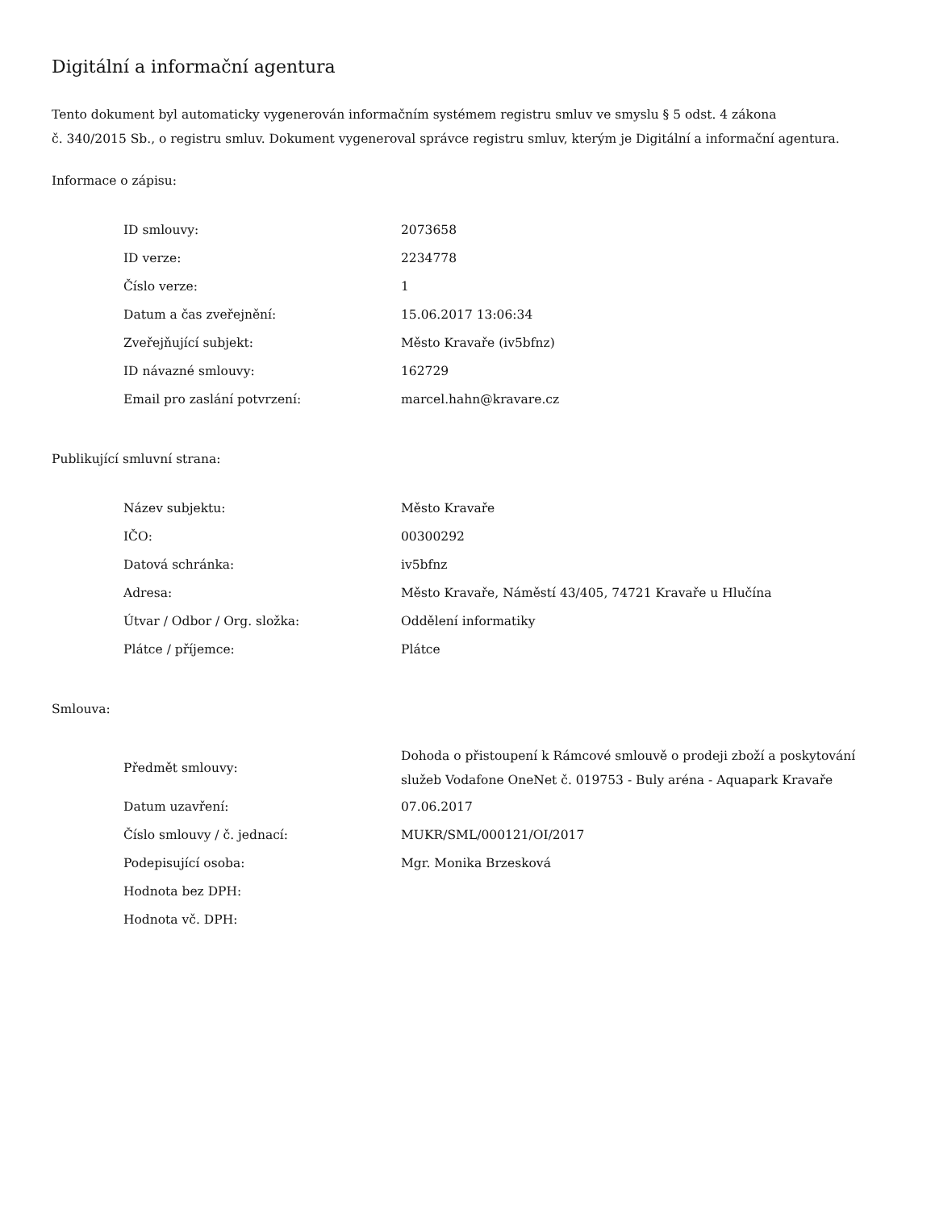Digitální a informační agentura
Tento dokument byl automaticky vygenerován informačním systémem registru smluv ve smyslu § 5 odst. 4 zákona
č. 340/2015 Sb., o registru smluv. Dokument vygeneroval správce registru smluv, kterým je Digitální a informační agentura.
Informace o zápisu:
| ID smlouvy: | 2073658 |
| ID verze: | 2234778 |
| Číslo verze: | 1 |
| Datum a čas zveřejnění: | 15.06.2017 13:06:34 |
| Zveřejňující subjekt: | Město Kravaře (iv5bfnz) |
| ID návazné smlouvy: | 162729 |
| Email pro zaslání potvrzení: | marcel.hahn@kravare.cz |
Publikující smluvní strana:
| Název subjektu: | Město Kravaře |
| IČO: | 00300292 |
| Datová schránka: | iv5bfnz |
| Adresa: | Město Kravaře, Náměstí 43/405, 74721 Kravaře u Hlučína |
| Útvar / Odbor / Org. složka: | Oddělení informatiky |
| Plátce / příjemce: | Plátce |
Smlouva:
| Předmět smlouvy: | Dohoda o přistoupení k Rámcové smlouvě o prodeji zboží a poskytování služeb Vodafone OneNet č. 019753 - Buly aréna - Aquapark Kravaře |
| Datum uzavření: | 07.06.2017 |
| Číslo smlouvy / č. jednací: | MUKR/SML/000121/OI/2017 |
| Podepisující osoba: | Mgr. Monika Brzesková |
| Hodnota bez DPH: | |
| Hodnota vč. DPH: | |